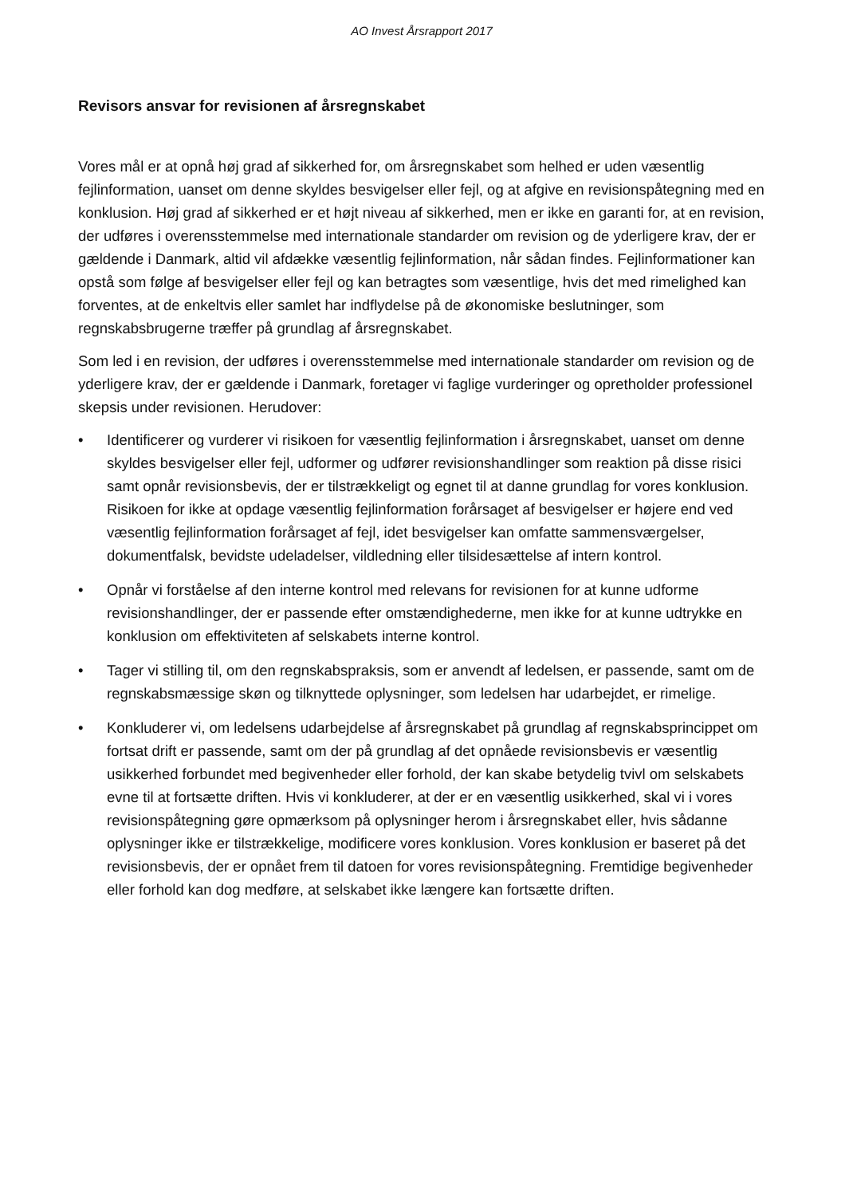AO Invest Årsrapport 2017
Revisors ansvar for revisionen af årsregnskabet
Vores mål er at opnå høj grad af sikkerhed for, om årsregnskabet som helhed er uden væsentlig fejlinformation, uanset om denne skyldes besvigelser eller fejl, og at afgive en revisionspåtegning med en konklusion. Høj grad af sikkerhed er et højt niveau af sikkerhed, men er ikke en garanti for, at en revision, der udføres i overensstemmelse med internationale standarder om revision og de yderligere krav, der er gældende i Danmark, altid vil afdække væsentlig fejlinformation, når sådan findes. Fejlinformationer kan opstå som følge af besvigelser eller fejl og kan betragtes som væsentlige, hvis det med rimelighed kan forventes, at de enkeltvis eller samlet har indflydelse på de økonomiske beslutninger, som regnskabsbrugerne træffer på grundlag af årsregnskabet.
Som led i en revision, der udføres i overensstemmelse med internationale standarder om revision og de yderligere krav, der er gældende i Danmark, foretager vi faglige vurderinger og opretholder professionel skepsis under revisionen. Herudover:
• Identificerer og vurderer vi risikoen for væsentlig fejlinformation i årsregnskabet, uanset om denne skyldes besvigelser eller fejl, udformer og udfører revisionshandlinger som reaktion på disse risici samt opnår revisionsbevis, der er tilstrækkeligt og egnet til at danne grundlag for vores konklusion. Risikoen for ikke at opdage væsentlig fejlinformation forårsaget af besvigelser er højere end ved væsentlig fejlinformation forårsaget af fejl, idet besvigelser kan omfatte sammensværgelser, dokumentfalsk, bevidste udeladelser, vildledning eller tilsidesættelse af intern kontrol.
• Opnår vi forståelse af den interne kontrol med relevans for revisionen for at kunne udforme revisionshandlinger, der er passende efter omstændighederne, men ikke for at kunne udtrykke en konklusion om effektiviteten af selskabets interne kontrol.
• Tager vi stilling til, om den regnskabspraksis, som er anvendt af ledelsen, er passende, samt om de regnskabsmæssige skøn og tilknyttede oplysninger, som ledelsen har udarbejdet, er rimelige.
• Konkluderer vi, om ledelsens udarbejdelse af årsregnskabet på grundlag af regnskabsprincippet om fortsat drift er passende, samt om der på grundlag af det opnåede revisionsbevis er væsentlig usikkerhed forbundet med begivenheder eller forhold, der kan skabe betydelig tvivl om selskabets evne til at fortsætte driften. Hvis vi konkluderer, at der er en væsentlig usikkerhed, skal vi i vores revisionspåtegning gøre opmærksom på oplysninger herom i årsregnskabet eller, hvis sådanne oplysninger ikke er tilstrækkelige, modificere vores konklusion. Vores konklusion er baseret på det revisionsbevis, der er opnået frem til datoen for vores revisionspåtegning. Fremtidige begivenheder eller forhold kan dog medføre, at selskabet ikke længere kan fortsætte driften.